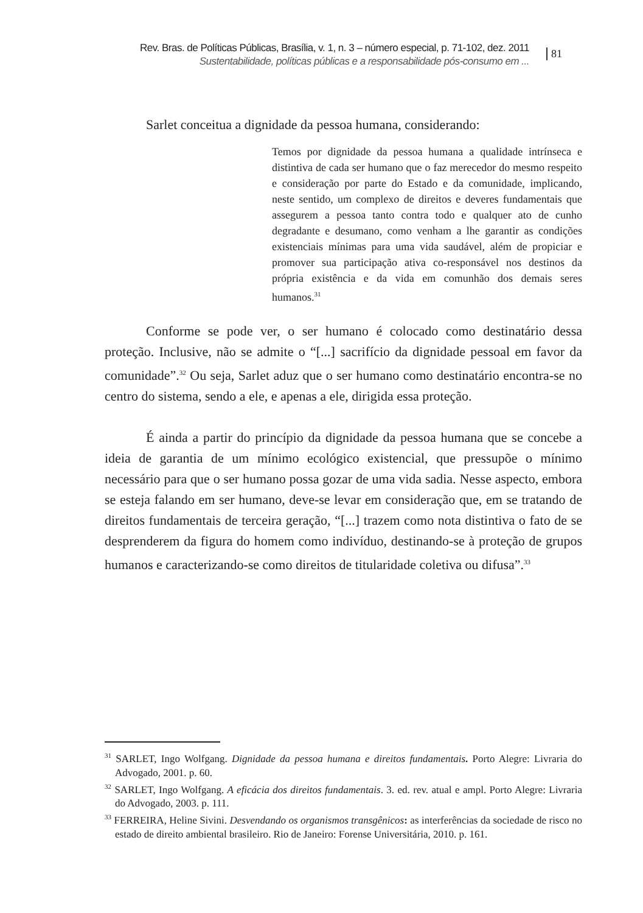Rev. Bras. de Políticas Públicas, Brasília, v. 1, n. 3 – número especial, p. 71-102, dez. 2011
Sustentabilidade, políticas públicas e a responsabilidade pós-consumo em ...
81
Sarlet conceitua a dignidade da pessoa humana, considerando:
Temos por dignidade da pessoa humana a qualidade intrínseca e distintiva de cada ser humano que o faz merecedor do mesmo respeito e consideração por parte do Estado e da comunidade, implicando, neste sentido, um complexo de direitos e deveres fundamentais que assegurem a pessoa tanto contra todo e qualquer ato de cunho degradante e desumano, como venham a lhe garantir as condições existenciais mínimas para uma vida saudável, além de propiciar e promover sua participação ativa co-responsável nos destinos da própria existência e da vida em comunhão dos demais seres humanos.<sup>31</sup>
Conforme se pode ver, o ser humano é colocado como destinatário dessa proteção. Inclusive, não se admite o “[...] sacrifício da dignidade pessoal em favor da comunidade”.<sup>32</sup> Ou seja, Sarlet aduz que o ser humano como destinatário encontra-se no centro do sistema, sendo a ele, e apenas a ele, dirigida essa proteção.
É ainda a partir do princípio da dignidade da pessoa humana que se concebe a ideia de garantia de um mínimo ecológico existencial, que pressupõe o mínimo necessário para que o ser humano possa gozar de uma vida sadia. Nesse aspecto, embora se esteja falando em ser humano, deve-se levar em consideração que, em se tratando de direitos fundamentais de terceira geração, “[...] trazem como nota distintiva o fato de se desprenderem da figura do homem como indivíduo, destinando-se à proteção de grupos humanos e caracterizando-se como direitos de titularidade coletiva ou difusa”.<sup>33</sup>
<sup>31</sup> SARLET, Ingo Wolfgang. Dignidade da pessoa humana e direitos fundamentais. Porto Alegre: Livraria do Advogado, 2001. p. 60.
<sup>32</sup> SARLET, Ingo Wolfgang. A eficácia dos direitos fundamentais. 3. ed. rev. atual e ampl. Porto Alegre: Livraria do Advogado, 2003. p. 111.
<sup>33</sup> FERREIRA, Heline Sivini. Desvendando os organismos transgênicos: as interferências da sociedade de risco no estado de direito ambiental brasileiro. Rio de Janeiro: Forense Universitária, 2010. p. 161.